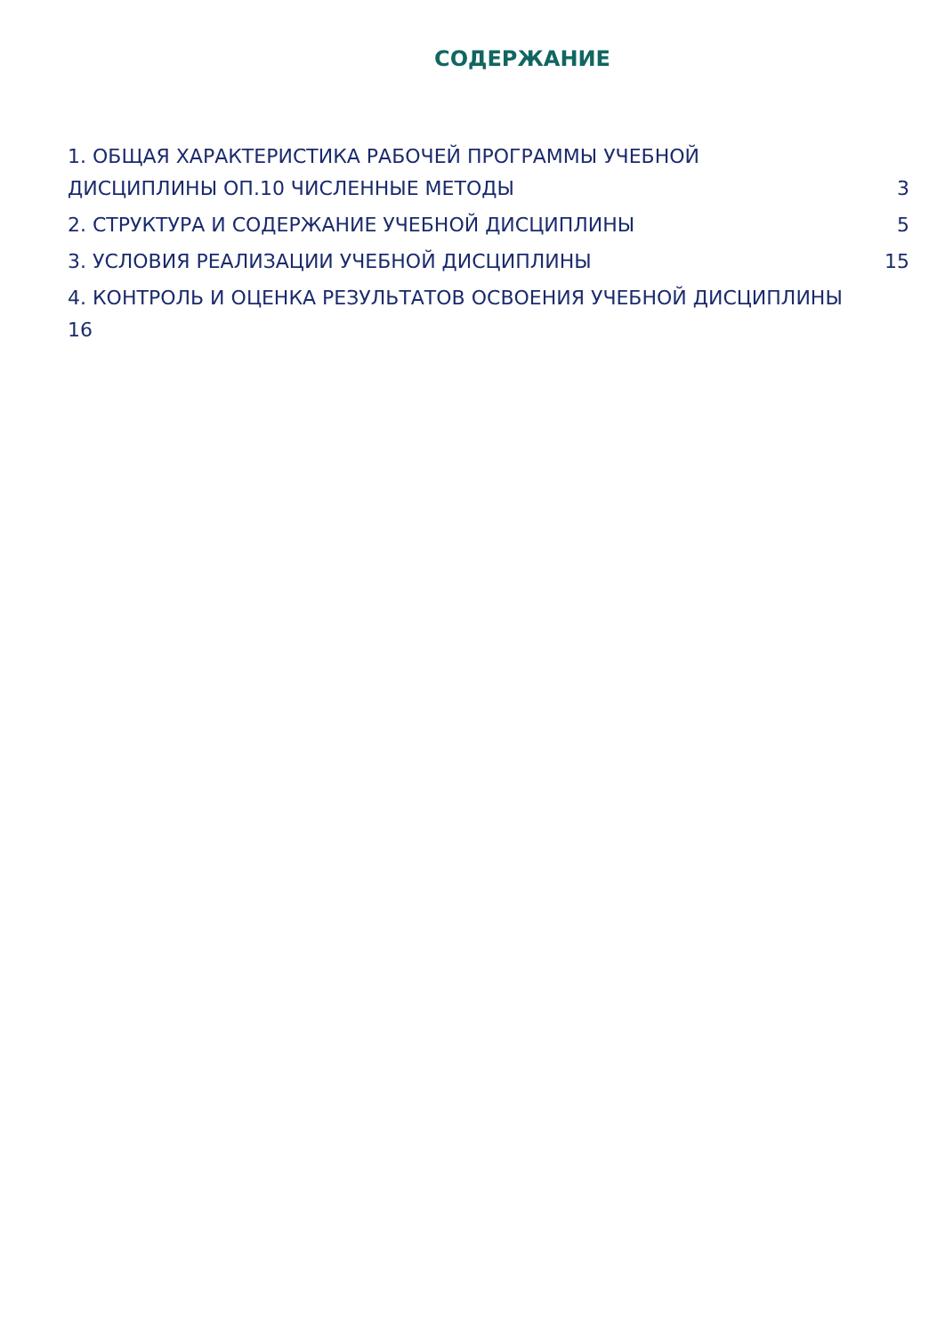СОДЕРЖАНИЕ
1. ОБЩАЯ ХАРАКТЕРИСТИКА РАБОЧЕЙ ПРОГРАММЫ УЧЕБНОЙ
ДИСЦИПЛИНЫ ОП.10 ЧИСЛЕННЫЕ МЕТОДЫ 3
2. СТРУКТУРА И СОДЕРЖАНИЕ УЧЕБНОЙ ДИСЦИПЛИНЫ 5
3. УСЛОВИЯ РЕАЛИЗАЦИИ УЧЕБНОЙ ДИСЦИПЛИНЫ 15
4. КОНТРОЛЬ И ОЦЕНКА РЕЗУЛЬТАТОВ ОСВОЕНИЯ УЧЕБНОЙ ДИСЦИПЛИНЫ
16